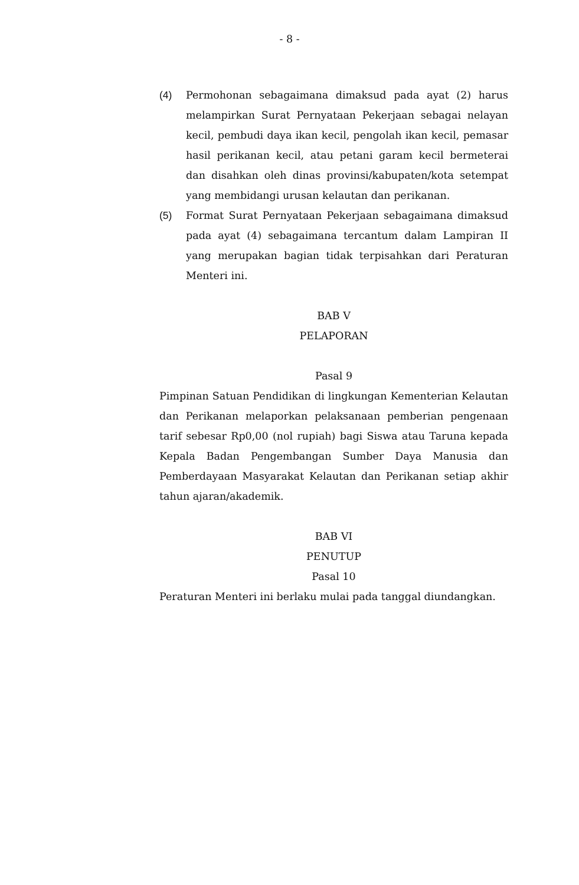- 8 -
(4) Permohonan sebagaimana dimaksud pada ayat (2) harus melampirkan Surat Pernyataan Pekerjaan sebagai nelayan kecil, pembudi daya ikan kecil, pengolah ikan kecil, pemasar hasil perikanan kecil, atau petani garam kecil bermeterai dan disahkan oleh dinas provinsi/kabupaten/kota setempat yang membidangi urusan kelautan dan perikanan.
(5) Format Surat Pernyataan Pekerjaan sebagaimana dimaksud pada ayat (4) sebagaimana tercantum dalam Lampiran II yang merupakan bagian tidak terpisahkan dari Peraturan Menteri ini.
BAB V
PELAPORAN
Pasal 9
Pimpinan Satuan Pendidikan di lingkungan Kementerian Kelautan dan Perikanan melaporkan pelaksanaan pemberian pengenaan tarif sebesar Rp0,00 (nol rupiah) bagi Siswa atau Taruna kepada Kepala Badan Pengembangan Sumber Daya Manusia dan Pemberdayaan Masyarakat Kelautan dan Perikanan setiap akhir tahun ajaran/akademik.
BAB VI
PENUTUP
Pasal 10
Peraturan Menteri ini berlaku mulai pada tanggal diundangkan.